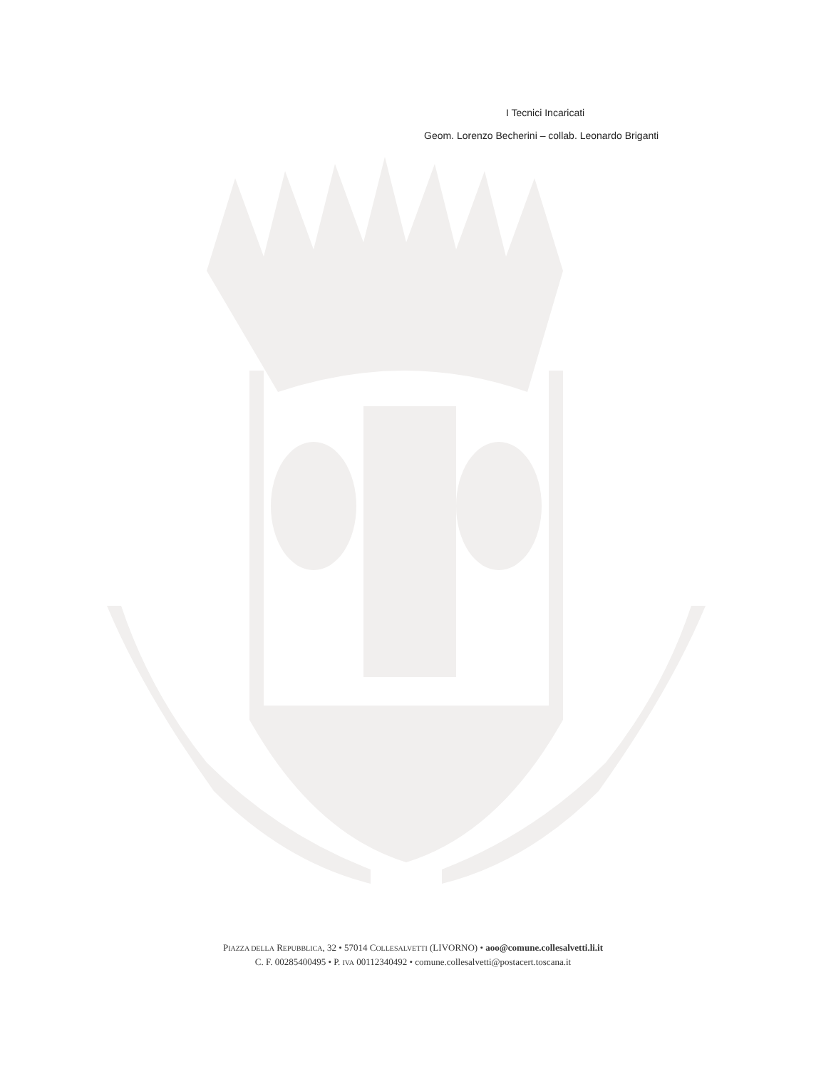I Tecnici Incaricati
Geom. Lorenzo Becherini – collab. Leonardo Briganti
PIAZZA DELLA REPUBBLICA, 32 • 57014 COLLESALVETTI (LIVORNO) • aoo@comune.collesalvetti.li.it
C. F. 00285400495 • P. IVA 00112340492 • comune.collesalvetti@postacert.toscana.it